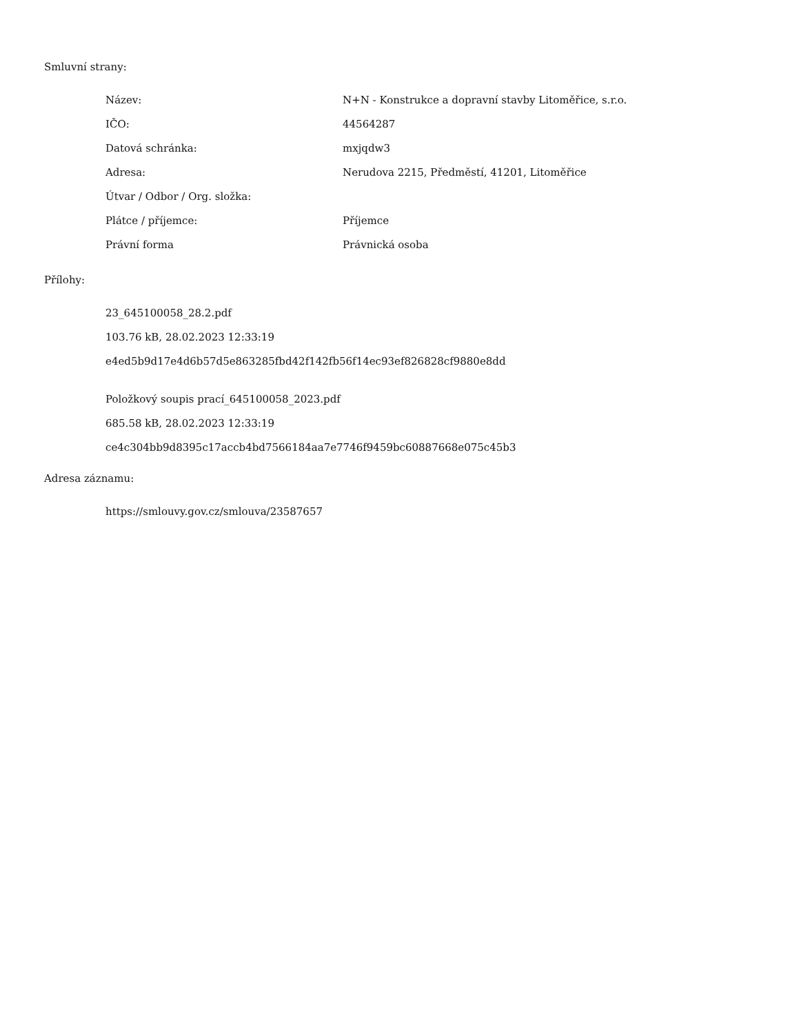Smluvní strany:
| Název: | N+N - Konstrukce a dopravní stavby Litoměřice, s.r.o. |
| IČO: | 44564287 |
| Datová schránka: | mxjqdw3 |
| Adresa: | Nerudova 2215, Předměstí, 41201, Litoměřice |
| Útvar / Odbor / Org. složka: | |
| Plátce / příjemce: | Příjemce |
| Právní forma | Právnická osoba |
Přílohy:
23_645100058_28.2.pdf
103.76 kB, 28.02.2023 12:33:19
e4ed5b9d17e4d6b57d5e863285fbd42f142fb56f14ec93ef826828cf9880e8dd
Položkový soupis prací_645100058_2023.pdf
685.58 kB, 28.02.2023 12:33:19
ce4c304bb9d8395c17accb4bd7566184aa7e7746f9459bc60887668e075c45b3
Adresa záznamu:
https://smlouvy.gov.cz/smlouva/23587657